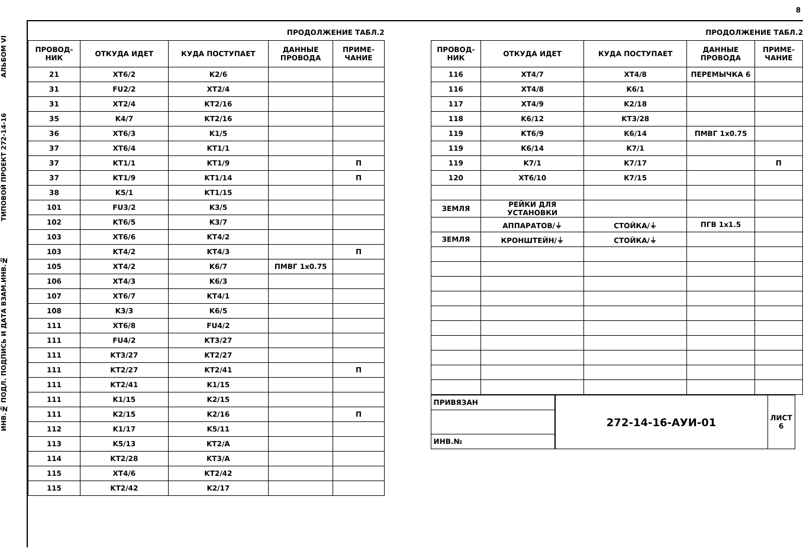АЛЬБОМ VI
ТИПОВОЙ ПРОЕКТ 272-14-16
ИНВ.№ ПОДЛ. ПОДПИСЬ И ДАТА ВЗАМ.ИНВ.№
8
ПРОДОЛЖЕНИЕ ТАБЛ.2
| ПРОВОД-НИК | ОТКУДА ИДЕТ | КУДА ПОСТУПАЕТ | ДАННЫЕ ПРОВОДА | ПРИМЕ-ЧАНИЕ |
| --- | --- | --- | --- | --- |
| 21 | XT6/2 | K2/6 | | |
| 31 | FU2/2 | XT2/4 | | |
| 31 | XT2/4 | KT2/16 | | |
| 35 | K4/7 | KT2/16 | | |
| 36 | XT6/3 | K1/5 | | |
| 37 | XT6/4 | KT1/1 | | |
| 37 | KT1/1 | KT1/9 | | П |
| 37 | KT1/9 | KT1/14 | | П |
| 38 | K5/1 | KT1/15 | | |
| 101 | FU3/2 | K3/5 | | |
| 102 | KT6/5 | K3/7 | | |
| 103 | XT6/6 | KT4/2 | | |
| 103 | KT4/2 | KT4/3 | | П |
| 105 | XT4/2 | K6/7 | ПМВГ 1x0.75 | |
| 106 | XT4/3 | K6/3 | | |
| 107 | XT6/7 | KT4/1 | | |
| 108 | K3/3 | K6/5 | | |
| 111 | XT6/8 | FU4/2 | | |
| 111 | FU4/2 | KT3/27 | | |
| 111 | KT3/27 | KT2/27 | | |
| 111 | KT2/27 | KT2/41 | | П |
| 111 | KT2/41 | K1/15 | | |
| 111 | K1/15 | K2/15 | | |
| 111 | K2/15 | K2/16 | | П |
| 112 | K1/17 | K5/11 | | |
| 113 | K5/13 | KT2/A | | |
| 114 | KT2/28 | KT3/A | | |
| 115 | XT4/6 | KT2/42 | | |
| 115 | KT2/42 | K2/17 | | |
ПРОДОЛЖЕНИЕ ТАБЛ.2
| ПРОВОД-НИК | ОТКУДА ИДЕТ | КУДА ПОСТУПАЕТ | ДАННЫЕ ПРОВОДА | ПРИМЕ-ЧАНИЕ |
| --- | --- | --- | --- | --- |
| 116 | XT4/7 | XT4/8 | ПЕРЕМЫЧКА 6 | |
| 116 | XT4/8 | K6/1 | | |
| 117 | XT4/9 | K2/18 | | |
| 118 | K6/12 | KT3/28 | | |
| 119 | KT6/9 | K6/14 | ПМВГ 1x0.75 | |
| 119 | K6/14 | K7/1 | | |
| 119 | K7/1 | K7/17 | | П |
| 120 | XT6/10 | K7/15 | | |
| ЗЕМЛЯ | РЕЙКИ ДЛЯ УСТАНОВКИ | | | |
| | АППАРАТОВ/⏚ | СТОЙКА/⏚ | ПГВ 1x1.5 | |
| ЗЕМЛЯ | КРОНШТЕЙН/⏚ | СТОЙКА/⏚ | | |
| ПРИВЯЗАН |
| ИНВ.№ |
| 272-14-16-АУИ-01 | ЛИСТ 6 |